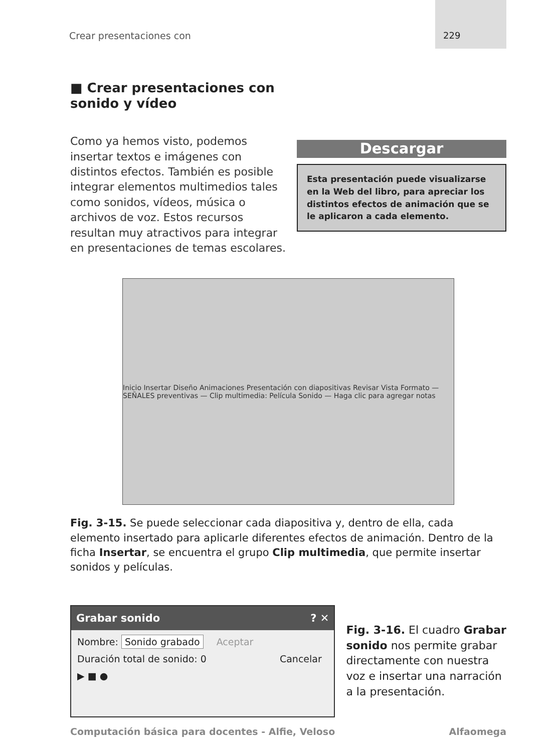Crear presentaciones con
229
■ Crear presentaciones con
sonido y vídeo
Como ya hemos visto, podemos insertar textos e imágenes con distintos efectos. También es posible integrar elementos multimedios tales como sonidos, vídeos, música o archivos de voz. Estos recursos resultan muy atractivos para integrar en presentaciones de temas escolares.
Descargar
Esta presentación puede visualizarse en la Web del libro, para apreciar los distintos efectos de animación que se le aplicaron a cada elemento.
Inicio Insertar Diseño Animaciones Presentación con diapositivas Revisar Vista Formato — SEÑALES preventivas — Clip multimedia: Película Sonido — Haga clic para agregar notas
Fig. 3-15. Se puede seleccionar cada diapositiva y, dentro de ella, cada elemento insertado para aplicarle diferentes efectos de animación. Dentro de la ficha Insertar, se encuentra el grupo Clip multimedia, que permite insertar sonidos y películas.
Grabar sonido ? ✕
Nombre: Sonido grabado Aceptar
Duración total de sonido: 0 Cancelar
▶ ■ ●
Fig. 3-16. El cuadro Grabar sonido nos permite grabar directamente con nuestra voz e insertar una narración a la presentación.
Computación básica para docentes - Alfie, Veloso Alfaomega